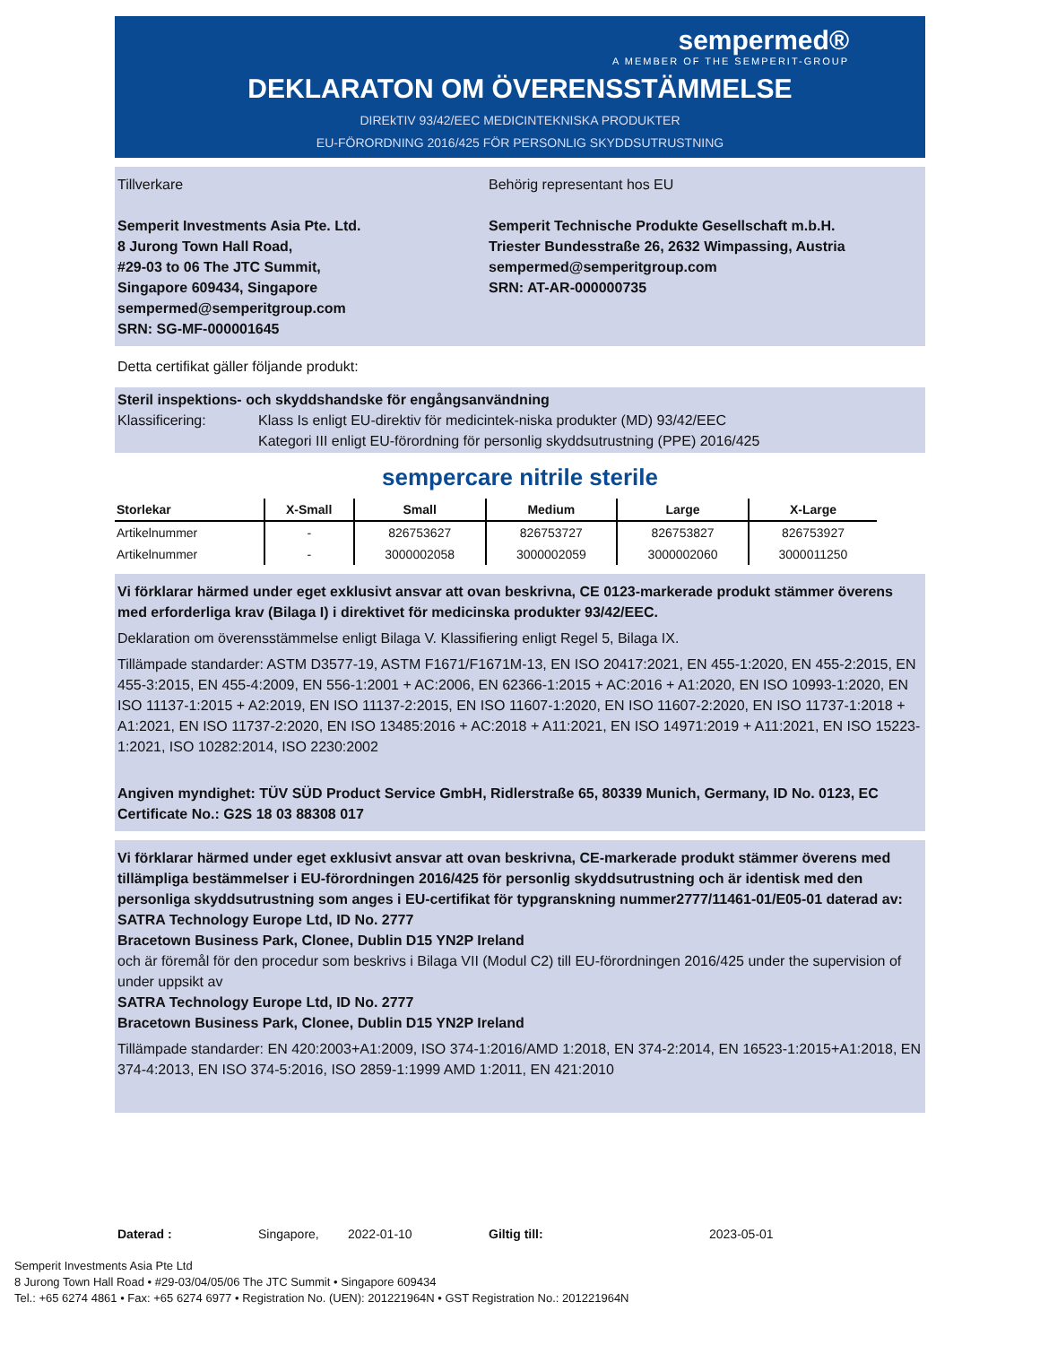sempermed®
A MEMBER OF THE SEMPERIT-GROUP
DEKLARATON OM ÖVERENSSTÄMMELSE
DIREkTIV 93/42/EEC MEDICINTEKNISKA PRODUKTER
EU-FÖRORDNING 2016/425 FÖR PERSONLIG SKYDDSUTRUSTNING
Tillverkare
Semperit Investments Asia Pte. Ltd.
8 Jurong Town Hall Road,
#29-03 to 06 The JTC Summit,
Singapore 609434, Singapore
sempermed@semperitgroup.com
SRN: SG-MF-000001645
Behörig representant hos EU
Semperit Technische Produkte Gesellschaft m.b.H.
Triester Bundesstraße 26, 2632 Wimpassing, Austria
sempermed@semperitgroup.com
SRN: AT-AR-000000735
Detta certifikat gäller följande produkt:
Steril inspektions- och skyddshandske för engångsanvändning
Klassificering: Klass Is enligt EU-direktiv för medicintek-niska produkter (MD) 93/42/EEC
Kategori III enligt EU-förordning för personlig skyddsutrustning (PPE) 2016/425
sempercare nitrile sterile
| Storlekar | X-Small | Small | Medium | Large | X-Large |
| --- | --- | --- | --- | --- | --- |
| Artikelnummer | - | 826753627 | 826753727 | 826753827 | 826753927 |
| Artikelnummer | - | 3000002058 | 3000002059 | 3000002060 | 3000011250 |
Vi förklarar härmed under eget exklusivt ansvar att ovan beskrivna, CE 0123-markerade produkt stämmer överens med erforderliga krav (Bilaga I) i direktivet för medicinska produkter 93/42/EEC.
Deklaration om överensstämmelse enligt Bilaga V. Klassifiering enligt Regel 5, Bilaga IX.
Tillämpade standarder: ASTM D3577-19, ASTM F1671/F1671M-13, EN ISO 20417:2021, EN 455-1:2020, EN 455-2:2015, EN 455-3:2015, EN 455-4:2009, EN 556-1:2001 + AC:2006, EN 62366-1:2015 + AC:2016 + A1:2020, EN ISO 10993-1:2020, EN ISO 11137-1:2015 + A2:2019, EN ISO 11137-2:2015, EN ISO 11607-1:2020, EN ISO 11607-2:2020, EN ISO 11737-1:2018 + A1:2021, EN ISO 11737-2:2020, EN ISO 13485:2016 + AC:2018 + A11:2021, EN ISO 14971:2019 + A11:2021, EN ISO 15223-1:2021, ISO 10282:2014, ISO 2230:2002
Angiven myndighet: TÜV SÜD Product Service GmbH, Ridlerstraße 65, 80339 Munich, Germany, ID No. 0123, EC Certificate No.: G2S 18 03 88308 017
Vi förklarar härmed under eget exklusivt ansvar att ovan beskrivna, CE-markerade produkt stämmer överens med tillämpliga bestämmelser i EU-förordningen 2016/425 för personlig skyddsutrustning och är identisk med den personliga skyddsutrustning som anges i EU-certifikat för typgranskning nummer2777/11461-01/E05-01 daterad av:
SATRA Technology Europe Ltd, ID No. 2777
Bracetown Business Park, Clonee, Dublin D15 YN2P Ireland
och är föremål för den procedur som beskrivs i Bilaga VII (Modul C2) till EU-förordningen 2016/425 under the supervision of under uppsikt av
SATRA Technology Europe Ltd, ID No. 2777
Bracetown Business Park, Clonee, Dublin D15 YN2P Ireland
Tillämpade standarder: EN 420:2003+A1:2009, ISO 374-1:2016/AMD 1:2018, EN 374-2:2014, EN 16523-1:2015+A1:2018, EN 374-4:2013, EN ISO 374-5:2016, ISO 2859-1:1999 AMD 1:2011, EN 421:2010
Daterad : Singapore, 2022-01-10 Giltig till: 2023-05-01
Semperit Investments Asia Pte Ltd
8 Jurong Town Hall Road • #29-03/04/05/06 The JTC Summit • Singapore 609434
Tel.: +65 6274 4861 • Fax: +65 6274 6977 • Registration No. (UEN): 201221964N • GST Registration No.: 201221964N